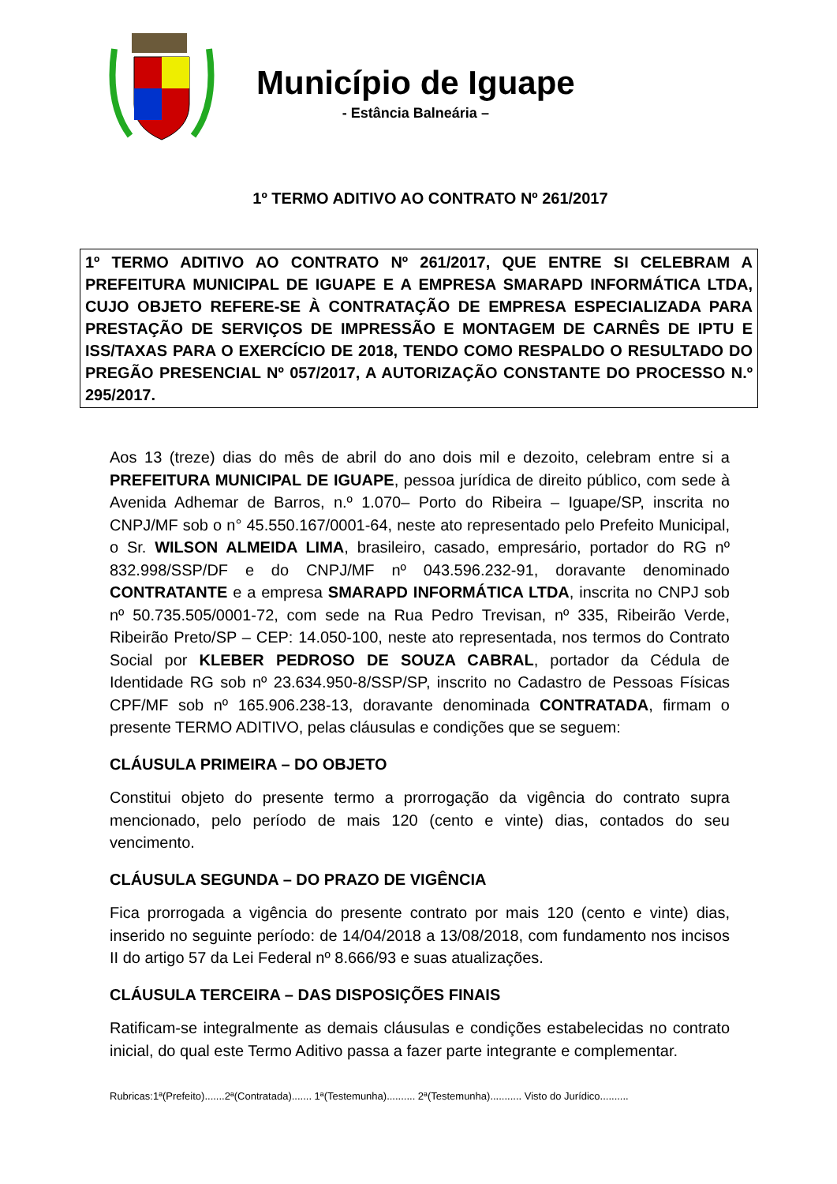Município de Iguape
- Estância Balneária –
1º TERMO ADITIVO AO CONTRATO Nº 261/2017
1º TERMO ADITIVO AO CONTRATO Nº 261/2017, QUE ENTRE SI CELEBRAM A PREFEITURA MUNICIPAL DE IGUAPE E A EMPRESA SMARAPD INFORMÁTICA LTDA, CUJO OBJETO REFERE-SE À CONTRATAÇÃO DE EMPRESA ESPECIALIZADA PARA PRESTAÇÃO DE SERVIÇOS DE IMPRESSÃO E MONTAGEM DE CARNÊS DE IPTU E ISS/TAXAS PARA O EXERCÍCIO DE 2018, TENDO COMO RESPALDO O RESULTADO DO PREGÃO PRESENCIAL Nº 057/2017, A AUTORIZAÇÃO CONSTANTE DO PROCESSO N.º 295/2017.
Aos 13 (treze) dias do mês de abril do ano dois mil e dezoito, celebram entre si a PREFEITURA MUNICIPAL DE IGUAPE, pessoa jurídica de direito público, com sede à Avenida Adhemar de Barros, n.º 1.070– Porto do Ribeira – Iguape/SP, inscrita no CNPJ/MF sob o n° 45.550.167/0001-64, neste ato representado pelo Prefeito Municipal, o Sr. WILSON ALMEIDA LIMA, brasileiro, casado, empresário, portador do RG nº 832.998/SSP/DF e do CNPJ/MF nº 043.596.232-91, doravante denominado CONTRATANTE e a empresa SMARAPD INFORMÁTICA LTDA, inscrita no CNPJ sob nº 50.735.505/0001-72, com sede na Rua Pedro Trevisan, nº 335, Ribeirão Verde, Ribeirão Preto/SP – CEP: 14.050-100, neste ato representada, nos termos do Contrato Social por KLEBER PEDROSO DE SOUZA CABRAL, portador da Cédula de Identidade RG sob nº 23.634.950-8/SSP/SP, inscrito no Cadastro de Pessoas Físicas CPF/MF sob nº 165.906.238-13, doravante denominada CONTRATADA, firmam o presente TERMO ADITIVO, pelas cláusulas e condições que se seguem:
CLÁUSULA PRIMEIRA – DO OBJETO
Constitui objeto do presente termo a prorrogação da vigência do contrato supra mencionado, pelo período de mais 120 (cento e vinte) dias, contados do seu vencimento.
CLÁUSULA SEGUNDA – DO PRAZO DE VIGÊNCIA
Fica prorrogada a vigência do presente contrato por mais 120 (cento e vinte) dias, inserido no seguinte período: de 14/04/2018 a 13/08/2018, com fundamento nos incisos II do artigo 57 da Lei Federal nº 8.666/93 e suas atualizações.
CLÁUSULA TERCEIRA – DAS DISPOSIÇÕES FINAIS
Ratificam-se integralmente as demais cláusulas e condições estabelecidas no contrato inicial, do qual este Termo Aditivo passa a fazer parte integrante e complementar.
Rubricas:1ª(Prefeito).......2ª(Contratada)....... 1ª(Testemunha).......... 2ª(Testemunha)........... Visto do Jurídico..........